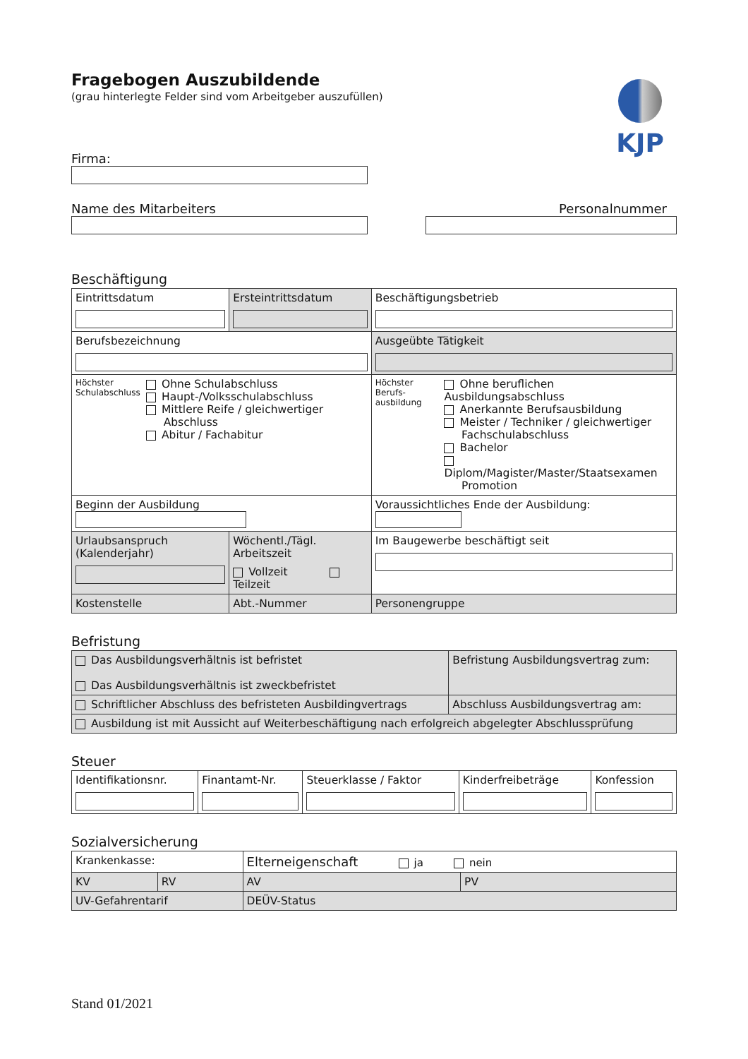KJP
Fragebogen Auszubildende
(grau hinterlegte Felder sind vom Arbeitgeber auszufüllen)
Firma:
Name des Mitarbeiters Personalnummer
Beschäftigung
| Eintrittsdatum | Ersteintrittsdatum | Beschäftigungsbetrieb | |
| Berufsbezeichnung | | Ausgeübte Tätigkeit | |
| Höchster Schulabschluss Ohne Schulabschluss Haupt-/Volksschulabschluss Mittlere Reife / gleichwertiger Abschluss Abitur / Fachabitur | | Höchster Berufs-ausbildung Ohne beruflichen Ausbildungsabschluss Anerkannte Berufsausbildung Meister / Techniker / gleichwertiger Fachschulabschluss Bachelor Diplom/Magister/Master/Staatsexamen Promotion | |
| Beginn der Ausbildung | | Voraussichtliches Ende der Ausbildung: | |
| Urlaubsanspruch (Kalenderjahr) | Wöchentl./Tägl. Arbeitszeit Vollzeit Teilzeit | | Im Baugewerbe beschäftigt seit |
| Kostenstelle | Abt.-Nummer | | Personengruppe |
Befristung
| Das Ausbildungsverhältnis ist befristet Das Ausbildungsverhältnis ist zweckbefristet | Befristung Ausbildungsvertrag zum: |
| Schriftlicher Abschluss des befristeten Ausbildingvertrags | Abschluss Ausbildungsvertrag am: |
| Ausbildung ist mit Aussicht auf Weiterbeschäftigung nach erfolgreich abgelegter Abschlussprüfung | |
Steuer
| Identifikationsnr. | Finantamt-Nr. | Steuerklasse / Faktor | Kinderfreibeträge | Konfession |
Sozialversicherung
| Krankenkasse: | | Elterneigenschaft ja nein | |
| KV | RV | AV | PV |
| UV-Gefahrentarif | | DEÜV-Status | |
Stand 01/2021